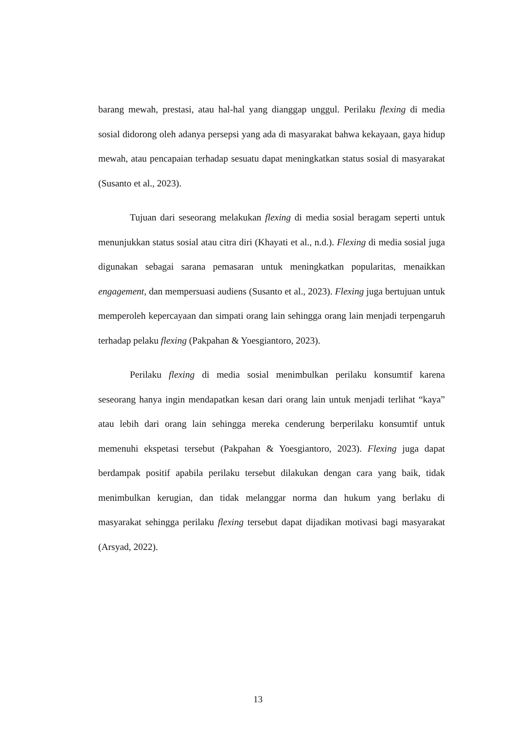barang mewah, prestasi, atau hal-hal yang dianggap unggul. Perilaku flexing di media sosial didorong oleh adanya persepsi yang ada di masyarakat bahwa kekayaan, gaya hidup mewah, atau pencapaian terhadap sesuatu dapat meningkatkan status sosial di masyarakat (Susanto et al., 2023).
Tujuan dari seseorang melakukan flexing di media sosial beragam seperti untuk menunjukkan status sosial atau citra diri (Khayati et al., n.d.). Flexing di media sosial juga digunakan sebagai sarana pemasaran untuk meningkatkan popularitas, menaikkan engagement, dan mempersuasi audiens (Susanto et al., 2023). Flexing juga bertujuan untuk memperoleh kepercayaan dan simpati orang lain sehingga orang lain menjadi terpengaruh terhadap pelaku flexing (Pakpahan & Yoesgiantoro, 2023).
Perilaku flexing di media sosial menimbulkan perilaku konsumtif karena seseorang hanya ingin mendapatkan kesan dari orang lain untuk menjadi terlihat “kaya” atau lebih dari orang lain sehingga mereka cenderung berperilaku konsumtif untuk memenuhi ekspetasi tersebut (Pakpahan & Yoesgiantoro, 2023). Flexing juga dapat berdampak positif apabila perilaku tersebut dilakukan dengan cara yang baik, tidak menimbulkan kerugian, dan tidak melanggar norma dan hukum yang berlaku di masyarakat sehingga perilaku flexing tersebut dapat dijadikan motivasi bagi masyarakat (Arsyad, 2022).
13